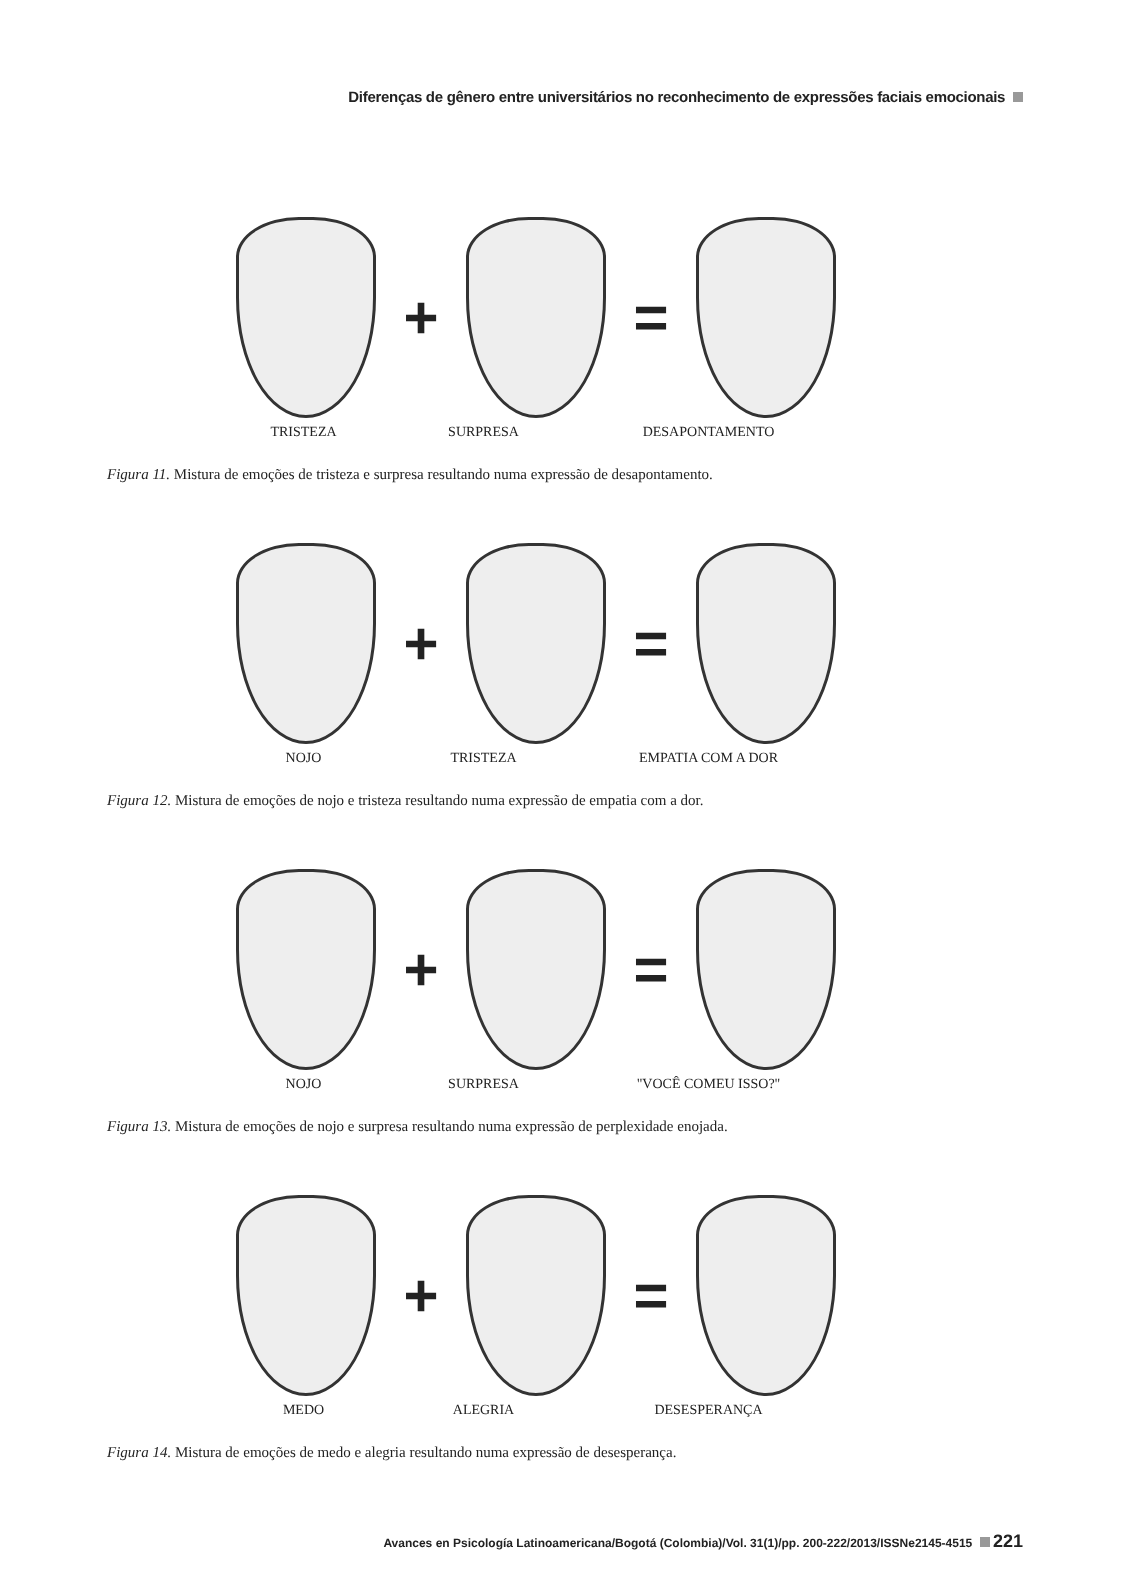Diferenças de gênero entre universitários no reconhecimento de expressões faciais emocionais
+ =
TRISTEZA SURPRESA DESAPONTAMENTO
Figura 11. Mistura de emoções de tristeza e surpresa resultando numa expressão de desapontamento.
+ =
NOJO TRISTEZA EMPATIA COM A DOR
Figura 12. Mistura de emoções de nojo e tristeza resultando numa expressão de empatia com a dor.
+ =
NOJO SURPRESA "VOCÊ COMEU ISSO?"
Figura 13. Mistura de emoções de nojo e surpresa resultando numa expressão de perplexidade enojada.
+ =
MEDO ALEGRIA DESESPERANÇA
Figura 14. Mistura de emoções de medo e alegria resultando numa expressão de desesperança.
Avances en Psicología Latinoamericana/Bogotá (Colombia)/Vol. 31(1)/pp. 200-222/2013/ISSNe2145-4515 221